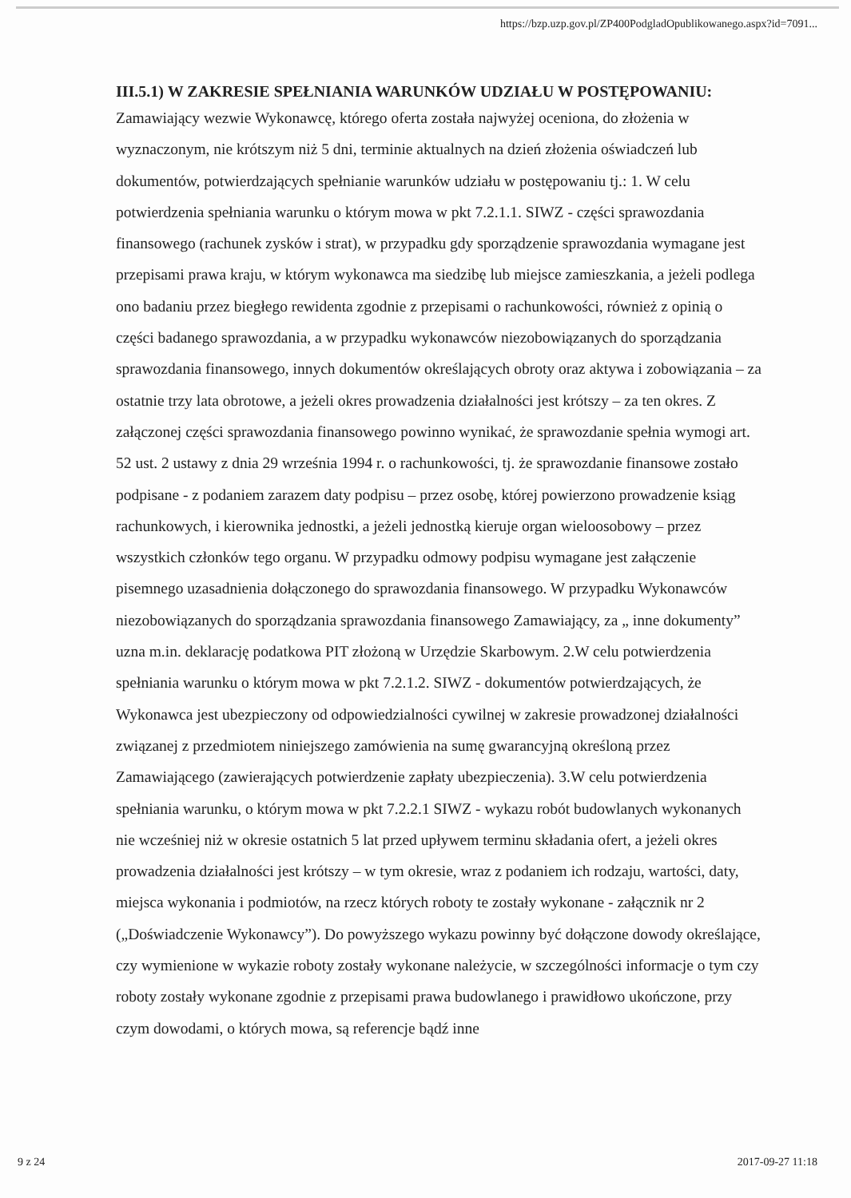https://bzp.uzp.gov.pl/ZP400PodgladOpublikowanego.aspx?id=7091...
III.5.1) W ZAKRESIE SPEŁNIANIA WARUNKÓW UDZIAŁU W POSTĘPOWANIU:
Zamawiający wezwie Wykonawcę, którego oferta została najwyżej oceniona, do złożenia w wyznaczonym, nie krótszym niż 5 dni, terminie aktualnych na dzień złożenia oświadczeń lub dokumentów, potwierdzających spełnianie warunków udziału w postępowaniu tj.: 1. W celu potwierdzenia spełniania warunku o którym mowa w pkt 7.2.1.1. SIWZ - części sprawozdania finansowego (rachunek zysków i strat), w przypadku gdy sporządzenie sprawozdania wymagane jest przepisami prawa kraju, w którym wykonawca ma siedzibę lub miejsce zamieszkania, a jeżeli podlega ono badaniu przez biegłego rewidenta zgodnie z przepisami o rachunkowości, również z opinią o części badanego sprawozdania, a w przypadku wykonawców niezobowiązanych do sporządzania sprawozdania finansowego, innych dokumentów określających obroty oraz aktywa i zobowiązania – za ostatnie trzy lata obrotowe, a jeżeli okres prowadzenia działalności jest krótszy – za ten okres. Z załączonej części sprawozdania finansowego powinno wynikać, że sprawozdanie spełnia wymogi art. 52 ust. 2 ustawy z dnia 29 września 1994 r. o rachunkowości, tj. że sprawozdanie finansowe zostało podpisane - z podaniem zarazem daty podpisu – przez osobę, której powierzono prowadzenie ksiąg rachunkowych, i kierownika jednostki, a jeżeli jednostką kieruje organ wieloosobowy – przez wszystkich członków tego organu. W przypadku odmowy podpisu wymagane jest załączenie pisemnego uzasadnienia dołączonego do sprawozdania finansowego. W przypadku Wykonawców niezobowiązanych do sporządzania sprawozdania finansowego Zamawiający, za „ inne dokumenty” uzna m.in. deklarację podatkowa PIT złożoną w Urzędzie Skarbowym. 2.W celu potwierdzenia spełniania warunku o którym mowa w pkt 7.2.1.2. SIWZ - dokumentów potwierdzających, że Wykonawca jest ubezpieczony od odpowiedzialności cywilnej w zakresie prowadzonej działalności związanej z przedmiotem niniejszego zamówienia na sumę gwarancyjną określoną przez Zamawiającego (zawierających potwierdzenie zapłaty ubezpieczenia). 3.W celu potwierdzenia spełniania warunku, o którym mowa w pkt 7.2.2.1 SIWZ - wykazu robót budowlanych wykonanych nie wcześniej niż w okresie ostatnich 5 lat przed upływem terminu składania ofert, a jeżeli okres prowadzenia działalności jest krótszy – w tym okresie, wraz z podaniem ich rodzaju, wartości, daty, miejsca wykonania i podmiotów, na rzecz których roboty te zostały wykonane - załącznik nr 2 („Doświadczenie Wykonawcy”). Do powyższego wykazu powinny być dołączone dowody określające, czy wymienione w wykazie roboty zostały wykonane należycie, w szczególności informacje o tym czy roboty zostały wykonane zgodnie z przepisami prawa budowlanego i prawidłowo ukończone, przy czym dowodami, o których mowa, są referencje bądź inne
9 z 24 2017-09-27 11:18